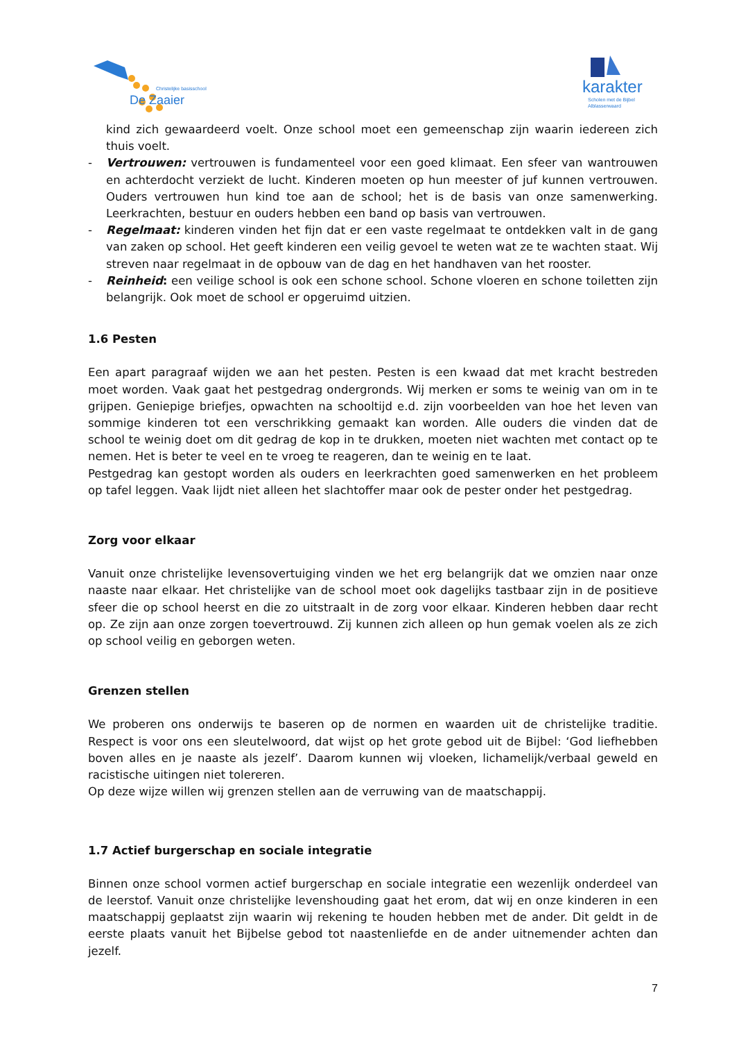Christelijke basisschool
De Zaaier
karakter
Scholen met de Bijbel
Alblasserwaard
kind zich gewaardeerd voelt. Onze school moet een gemeenschap zijn waarin iedereen zich thuis voelt.
- Vertrouwen: vertrouwen is fundamenteel voor een goed klimaat. Een sfeer van wantrouwen en achterdocht verziekt de lucht. Kinderen moeten op hun meester of juf kunnen vertrouwen. Ouders vertrouwen hun kind toe aan de school; het is de basis van onze samenwerking. Leerkrachten, bestuur en ouders hebben een band op basis van vertrouwen.
- Regelmaat: kinderen vinden het fijn dat er een vaste regelmaat te ontdekken valt in de gang van zaken op school. Het geeft kinderen een veilig gevoel te weten wat ze te wachten staat. Wij streven naar regelmaat in de opbouw van de dag en het handhaven van het rooster.
- Reinheid: een veilige school is ook een schone school. Schone vloeren en schone toiletten zijn belangrijk. Ook moet de school er opgeruimd uitzien.
1.6 Pesten
Een apart paragraaf wijden we aan het pesten. Pesten is een kwaad dat met kracht bestreden moet worden. Vaak gaat het pestgedrag ondergronds. Wij merken er soms te weinig van om in te grijpen. Geniepige briefjes, opwachten na schooltijd e.d. zijn voorbeelden van hoe het leven van sommige kinderen tot een verschrikking gemaakt kan worden. Alle ouders die vinden dat de school te weinig doet om dit gedrag de kop in te drukken, moeten niet wachten met contact op te nemen. Het is beter te veel en te vroeg te reageren, dan te weinig en te laat.
Pestgedrag kan gestopt worden als ouders en leerkrachten goed samenwerken en het probleem op tafel leggen. Vaak lijdt niet alleen het slachtoffer maar ook de pester onder het pestgedrag.
Zorg voor elkaar
Vanuit onze christelijke levensovertuiging vinden we het erg belangrijk dat we omzien naar onze naaste naar elkaar. Het christelijke van de school moet ook dagelijks tastbaar zijn in de positieve sfeer die op school heerst en die zo uitstraalt in de zorg voor elkaar. Kinderen hebben daar recht op. Ze zijn aan onze zorgen toevertrouwd. Zij kunnen zich alleen op hun gemak voelen als ze zich op school veilig en geborgen weten.
Grenzen stellen
We proberen ons onderwijs te baseren op de normen en waarden uit de christelijke traditie. Respect is voor ons een sleutelwoord, dat wijst op het grote gebod uit de Bijbel: ‘God liefhebben boven alles en je naaste als jezelf’. Daarom kunnen wij vloeken, lichamelijk/verbaal geweld en racistische uitingen niet tolereren.
Op deze wijze willen wij grenzen stellen aan de verruwing van de maatschappij.
1.7 Actief burgerschap en sociale integratie
Binnen onze school vormen actief burgerschap en sociale integratie een wezenlijk onderdeel van de leerstof. Vanuit onze christelijke levenshouding gaat het erom, dat wij en onze kinderen in een maatschappij geplaatst zijn waarin wij rekening te houden hebben met de ander. Dit geldt in de eerste plaats vanuit het Bijbelse gebod tot naastenliefde en de ander uitnemender achten dan jezelf.
7